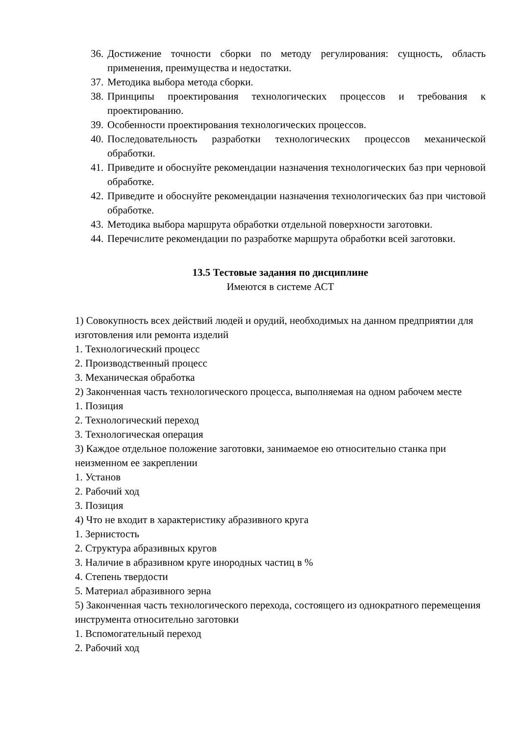36. Достижение точности сборки по методу регулирования: сущность, область применения, преимущества и недостатки.
37. Методика выбора метода сборки.
38. Принципы проектирования технологических процессов и требования к проектированию.
39. Особенности проектирования технологических процессов.
40. Последовательность разработки технологических процессов механической обработки.
41. Приведите и обоснуйте рекомендации назначения технологических баз при черновой обработке.
42. Приведите и обоснуйте рекомендации назначения технологических баз при чистовой обработке.
43. Методика выбора маршрута обработки отдельной поверхности заготовки.
44. Перечислите рекомендации по разработке маршрута обработки всей заготовки.
13.5 Тестовые задания по дисциплине
Имеются в системе АСТ
1) Совокупность всех действий людей и орудий, необходимых на данном предприятии для изготовления или ремонта изделий
1. Технологический процесс
2. Производственный процесс
3. Механическая обработка
2) Законченная часть технологического процесса, выполняемая на одном рабочем месте
1. Позиция
2. Технологический переход
3. Технологическая операция
3) Каждое отдельное положение заготовки, занимаемое ею относительно станка при неизменном ее закреплении
1. Установ
2. Рабочий ход
3. Позиция
4) Что не входит в характеристику абразивного круга
1. Зернистость
2. Структура абразивных кругов
3. Наличие в абразивном круге инородных частиц в %
4. Степень твердости
5. Материал абразивного зерна
5) Законченная часть технологического перехода, состоящего из однократного перемещения инструмента относительно заготовки
1. Вспомогательный переход
2. Рабочий ход